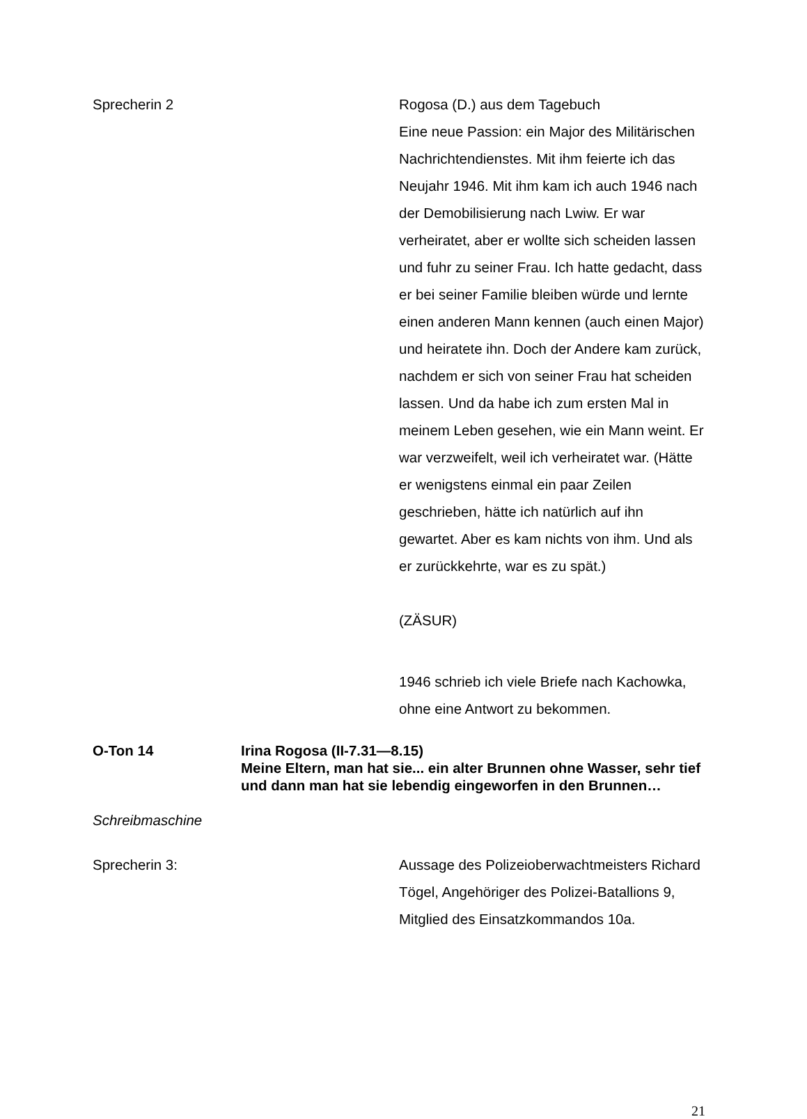Sprecherin 2 Rogosa (D.) aus dem Tagebuch
Eine neue Passion: ein Major des Militärischen Nachrichtendienstes. Mit ihm feierte ich das Neujahr 1946. Mit ihm kam ich auch 1946 nach der Demobilisierung nach Lwiw. Er war verheiratet, aber er wollte sich scheiden lassen und fuhr zu seiner Frau. Ich hatte gedacht, dass er bei seiner Familie bleiben würde und lernte einen anderen Mann kennen (auch einen Major) und heiratete ihn. Doch der Andere kam zurück, nachdem er sich von seiner Frau hat scheiden lassen. Und da habe ich zum ersten Mal in meinem Leben gesehen, wie ein Mann weint. Er war verzweifelt, weil ich verheiratet war. (Hätte er wenigstens einmal ein paar Zeilen geschrieben, hätte ich natürlich auf ihn gewartet. Aber es kam nichts von ihm. Und als er zurückkehrte, war es zu spät.)
(ZÄSUR)
1946 schrieb ich viele Briefe nach Kachowka, ohne eine Antwort zu bekommen.
O-Ton 14 Irina Rogosa (II-7.31—8.15)
Meine Eltern, man hat sie... ein alter Brunnen ohne Wasser, sehr tief und dann man hat sie lebendig eingeworfen in den Brunnen…
Schreibmaschine
Sprecherin 3: Aussage des Polizeioberwachtmeisters Richard Tögel, Angehöriger des Polizei-Batallions 9, Mitglied des Einsatzkommandos 10a.
21